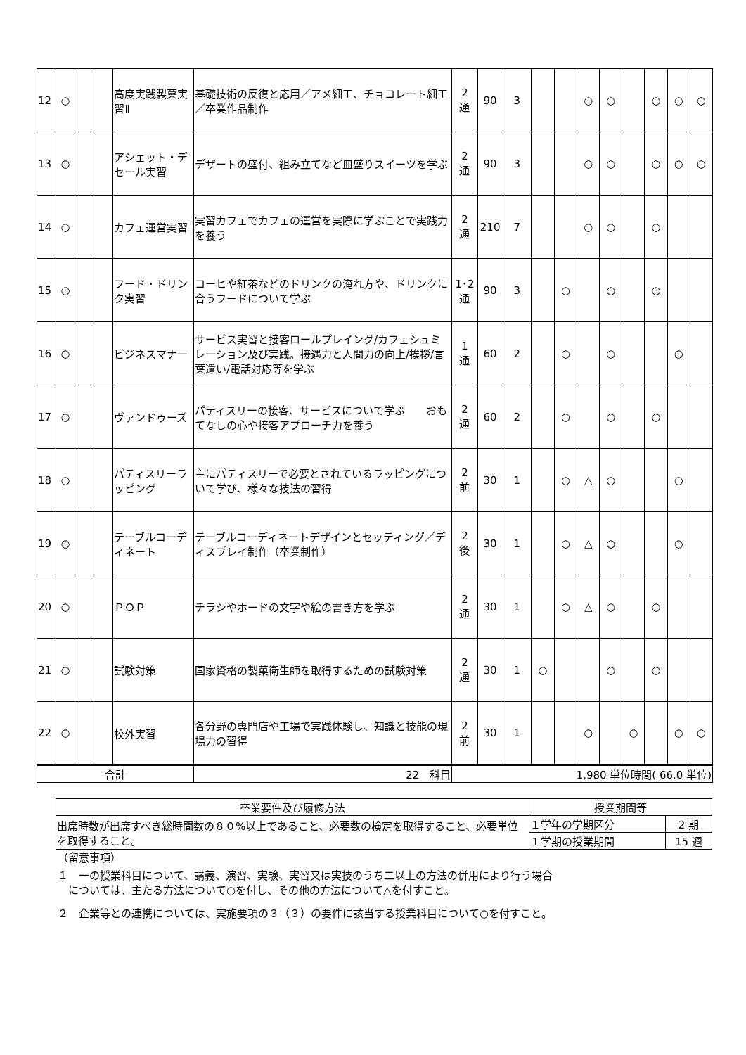| 12 | ○ | | | 高度実践製菓実習Ⅱ | 基礎技術の反復と応用／アメ細工、チョコレート細工／卒業作品制作 | 2 通 | 90 | 3 | | | ○ | ○ | | ○ | ○ | ○ |
| 13 | ○ | | | アシェット・デセール実習 | デザートの盛付、組み立てなど皿盛りスイーツを学ぶ | 2 通 | 90 | 3 | | | ○ | ○ | | ○ | ○ | ○ |
| 14 | ○ | | | カフェ運営実習 | 実習カフェでカフェの運営を実際に学ぶことで実践力を養う | 2 通 | 210 | 7 | | | ○ | ○ | | ○ | | |
| 15 | ○ | | | フード・ドリンク実習 | コーヒや紅茶などのドリンクの淹れ方や、ドリンクに合うフードについて学ぶ | 1･2 通 | 90 | 3 | | ○ | | ○ | | ○ | | |
| 16 | ○ | | | ビジネスマナー | サービス実習と接客ロールプレイング/カフェシュミレーション及び実践。接遇力と人間力の向上/挨拶/言葉遣い/電話対応等を学ぶ | 1 通 | 60 | 2 | | ○ | | ○ | | | ○ | |
| 17 | ○ | | | ヴァンドゥーズ | パティスリーの接客、サービスについて学ぶ おもてなしの心や接客アプローチ力を養う | 2 通 | 60 | 2 | | ○ | | ○ | | ○ | | |
| 18 | ○ | | | パティスリーラッピング | 主にパティスリーで必要とされているラッピングについて学び、様々な技法の習得 | 2 前 | 30 | 1 | | ○ | △ | ○ | | | ○ | |
| 19 | ○ | | | テーブルコーディネート | テーブルコーディネートデザインとセッティング／ディスプレイ制作（卒業制作） | 2 後 | 30 | 1 | | ○ | △ | ○ | | | ○ | |
| 20 | ○ | | | ＰＯＰ | チラシやホードの文字や絵の書き方を学ぶ | 2 通 | 30 | 1 | | ○ | △ | ○ | | ○ | | |
| 21 | ○ | | | 試験対策 | 国家資格の製菓衛生師を取得するための試験対策 | 2 通 | 30 | 1 | ○ | | | ○ | | ○ | | |
| 22 | ○ | | | 校外実習 | 各分野の専門店や工場で実践体験し、知識と技能の現場力の習得 | 2 前 | 30 | 1 | | | ○ | | ○ | | ○ | ○ |
| 合計 | | | | | 22 科目 | 1,980 単位時間( 66.0 単位) | | | | | | | | | | |
| 卒業要件及び履修方法 | 授業期間等 | |
| --- | --- | --- |
| 出席時数が出席すべき総時間数の８０%以上であること、必要数の検定を取得すること、必要単位を取得すること。 | １学年の学期区分 | 2 期 |
| | １学期の授業期間 | 15 週 |
（留意事項）
１　一の授業科目について、講義、演習、実験、実習又は実技のうち二以上の方法の併用により行う場合
　については、主たる方法について○を付し、その他の方法について△を付すこと。
２　企業等との連携については、実施要項の３（３）の要件に該当する授業科目について○を付すこと。